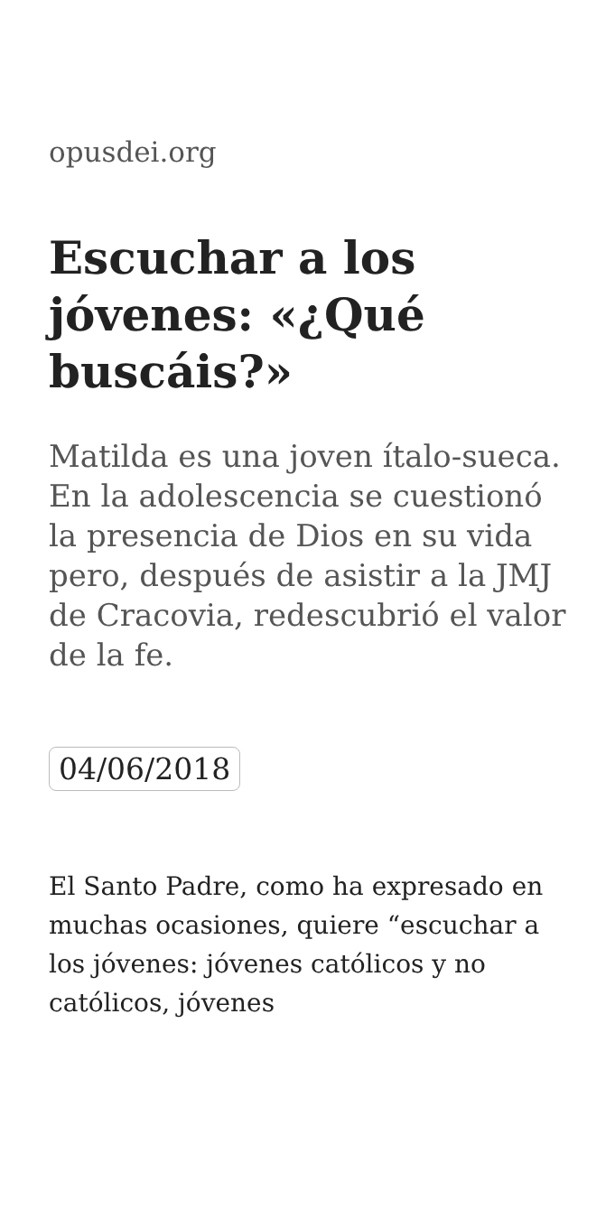opusdei.org
Escuchar a los jóvenes: «¿Qué buscáis?»
Matilda es una joven ítalo-sueca. En la adolescencia se cuestionó la presencia de Dios en su vida pero, después de asistir a la JMJ de Cracovia, redescubrió el valor de la fe.
04/06/2018
El Santo Padre, como ha expresado en muchas ocasiones, quiere “escuchar a los jóvenes: jóvenes católicos y no católicos, jóvenes